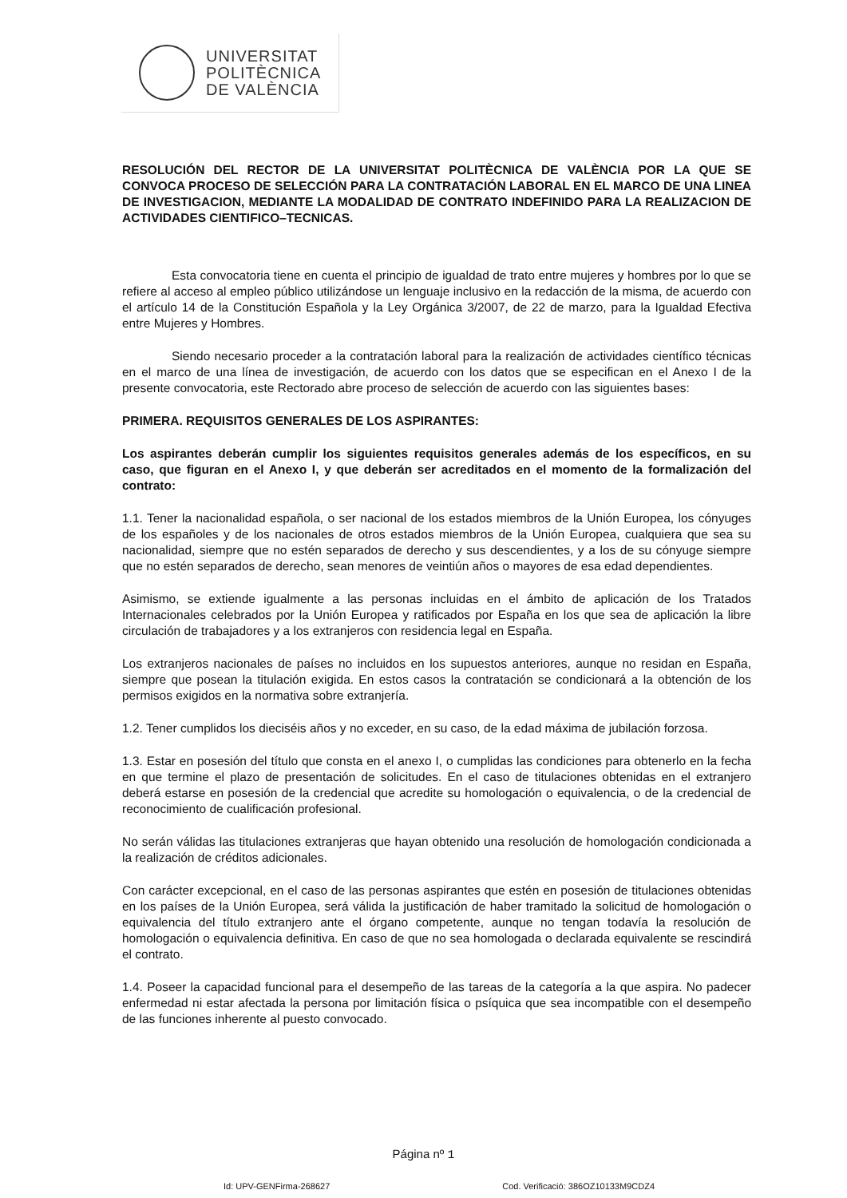UNIVERSITAT
POLITÈCNICA
DE VALÈNCIA
RESOLUCIÓN DEL RECTOR DE LA UNIVERSITAT POLITÈCNICA DE VALÈNCIA POR LA QUE SE CONVOCA PROCESO DE SELECCIÓN PARA LA CONTRATACIÓN LABORAL EN EL MARCO DE UNA LINEA DE INVESTIGACION, MEDIANTE LA MODALIDAD DE CONTRATO INDEFINIDO PARA LA REALIZACION DE ACTIVIDADES CIENTIFICO–TECNICAS.
Esta convocatoria tiene en cuenta el principio de igualdad de trato entre mujeres y hombres por lo que se refiere al acceso al empleo público utilizándose un lenguaje inclusivo en la redacción de la misma, de acuerdo con el artículo 14 de la Constitución Española y la Ley Orgánica 3/2007, de 22 de marzo, para la Igualdad Efectiva entre Mujeres y Hombres.
Siendo necesario proceder a la contratación laboral para la realización de actividades científico técnicas en el marco de una línea de investigación, de acuerdo con los datos que se especifican en el Anexo I de la presente convocatoria, este Rectorado abre proceso de selección de acuerdo con las siguientes bases:
PRIMERA. REQUISITOS GENERALES DE LOS ASPIRANTES:
Los aspirantes deberán cumplir los siguientes requisitos generales además de los específicos, en su caso, que figuran en el Anexo I, y que deberán ser acreditados en el momento de la formalización del contrato:
1.1. Tener la nacionalidad española, o ser nacional de los estados miembros de la Unión Europea, los cónyuges de los españoles y de los nacionales de otros estados miembros de la Unión Europea, cualquiera que sea su nacionalidad, siempre que no estén separados de derecho y sus descendientes, y a los de su cónyuge siempre que no estén separados de derecho, sean menores de veintiún años o mayores de esa edad dependientes.
Asimismo, se extiende igualmente a las personas incluidas en el ámbito de aplicación de los Tratados Internacionales celebrados por la Unión Europea y ratificados por España en los que sea de aplicación la libre circulación de trabajadores y a los extranjeros con residencia legal en España.
Los extranjeros nacionales de países no incluidos en los supuestos anteriores, aunque no residan en España, siempre que posean la titulación exigida. En estos casos la contratación se condicionará a la obtención de los permisos exigidos en la normativa sobre extranjería.
1.2. Tener cumplidos los dieciséis años y no exceder, en su caso, de la edad máxima de jubilación forzosa.
1.3. Estar en posesión del título que consta en el anexo I, o cumplidas las condiciones para obtenerlo en la fecha en que termine el plazo de presentación de solicitudes. En el caso de titulaciones obtenidas en el extranjero deberá estarse en posesión de la credencial que acredite su homologación o equivalencia, o de la credencial de reconocimiento de cualificación profesional.
No serán válidas las titulaciones extranjeras que hayan obtenido una resolución de homologación condicionada a la realización de créditos adicionales.
Con carácter excepcional, en el caso de las personas aspirantes que estén en posesión de titulaciones obtenidas en los países de la Unión Europea, será válida la justificación de haber tramitado la solicitud de homologación o equivalencia del título extranjero ante el órgano competente, aunque no tengan todavía la resolución de homologación o equivalencia definitiva. En caso de que no sea homologada o declarada equivalente se rescindirá el contrato.
1.4. Poseer la capacidad funcional para el desempeño de las tareas de la categoría a la que aspira. No padecer enfermedad ni estar afectada la persona por limitación física o psíquica que sea incompatible con el desempeño de las funciones inherente al puesto convocado.
Página nº 1
Id: UPV-GENFirma-268627 Cod. Verificació: 386OZ10133M9CDZ4